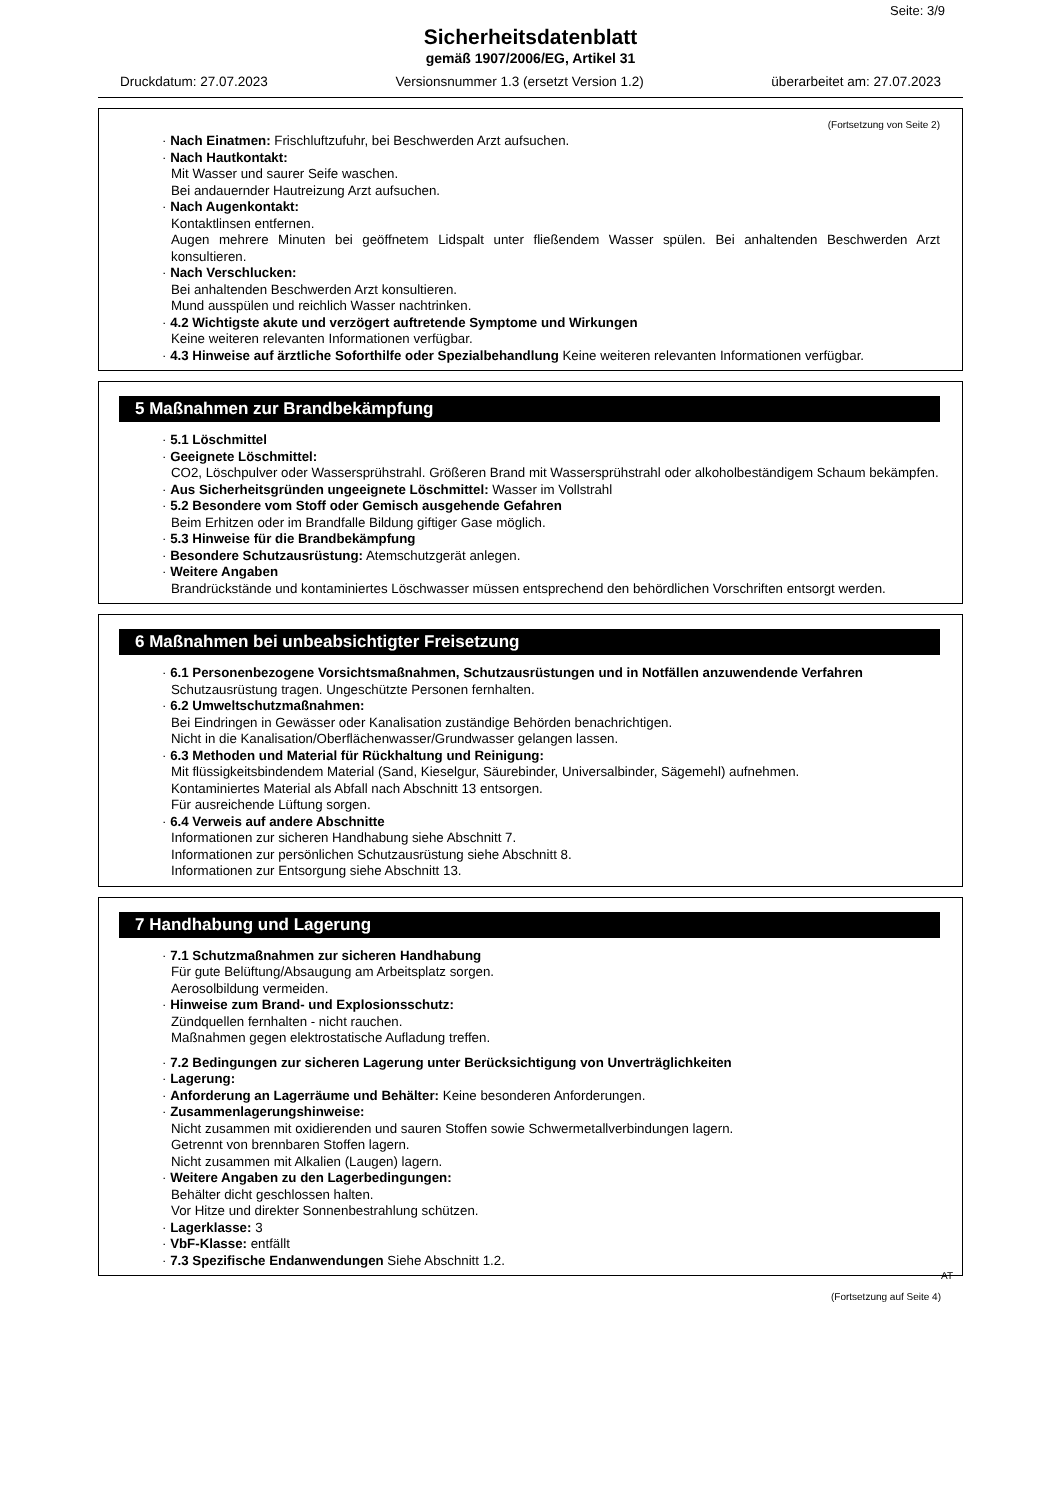Seite: 3/9
Sicherheitsdatenblatt
gemäß 1907/2006/EG, Artikel 31
Druckdatum: 27.07.2023 Versionsnummer 1.3 (ersetzt Version 1.2) überarbeitet am: 27.07.2023
(Fortsetzung von Seite 2)
· Nach Einatmen: Frischluftzufuhr, bei Beschwerden Arzt aufsuchen.
· Nach Hautkontakt:
Mit Wasser und saurer Seife waschen.
Bei andauernder Hautreizung Arzt aufsuchen.
· Nach Augenkontakt:
Kontaktlinsen entfernen.
Augen mehrere Minuten bei geöffnetem Lidspalt unter fließendem Wasser spülen. Bei anhaltenden Beschwerden Arzt konsultieren.
· Nach Verschlucken:
Bei anhaltenden Beschwerden Arzt konsultieren.
Mund ausspülen und reichlich Wasser nachtrinken.
· 4.2 Wichtigste akute und verzögert auftretende Symptome und Wirkungen
Keine weiteren relevanten Informationen verfügbar.
· 4.3 Hinweise auf ärztliche Soforthilfe oder Spezialbehandlung Keine weiteren relevanten Informationen verfügbar.
5 Maßnahmen zur Brandbekämpfung
· 5.1 Löschmittel
· Geeignete Löschmittel:
CO2, Löschpulver oder Wassersprühstrahl. Größeren Brand mit Wassersprühstrahl oder alkoholbeständigem Schaum bekämpfen.
· Aus Sicherheitsgründen ungeeignete Löschmittel: Wasser im Vollstrahl
· 5.2 Besondere vom Stoff oder Gemisch ausgehende Gefahren
Beim Erhitzen oder im Brandfalle Bildung giftiger Gase möglich.
· 5.3 Hinweise für die Brandbekämpfung
· Besondere Schutzausrüstung: Atemschutzgerät anlegen.
· Weitere Angaben
Brandrückstände und kontaminiertes Löschwasser müssen entsprechend den behördlichen Vorschriften entsorgt werden.
6 Maßnahmen bei unbeabsichtigter Freisetzung
· 6.1 Personenbezogene Vorsichtsmaßnahmen, Schutzausrüstungen und in Notfällen anzuwendende Verfahren
Schutzausrüstung tragen. Ungeschützte Personen fernhalten.
· 6.2 Umweltschutzmaßnahmen:
Bei Eindringen in Gewässer oder Kanalisation zuständige Behörden benachrichtigen.
Nicht in die Kanalisation/Oberflächenwasser/Grundwasser gelangen lassen.
· 6.3 Methoden und Material für Rückhaltung und Reinigung:
Mit flüssigkeitsbindendem Material (Sand, Kieselgur, Säurebinder, Universalbinder, Sägemehl) aufnehmen.
Kontaminiertes Material als Abfall nach Abschnitt 13 entsorgen.
Für ausreichende Lüftung sorgen.
· 6.4 Verweis auf andere Abschnitte
Informationen zur sicheren Handhabung siehe Abschnitt 7.
Informationen zur persönlichen Schutzausrüstung siehe Abschnitt 8.
Informationen zur Entsorgung siehe Abschnitt 13.
7 Handhabung und Lagerung
· 7.1 Schutzmaßnahmen zur sicheren Handhabung
Für gute Belüftung/Absaugung am Arbeitsplatz sorgen.
Aerosolbildung vermeiden.
· Hinweise zum Brand- und Explosionsschutz:
Zündquellen fernhalten - nicht rauchen.
Maßnahmen gegen elektrostatische Aufladung treffen.
· 7.2 Bedingungen zur sicheren Lagerung unter Berücksichtigung von Unverträglichkeiten
· Lagerung:
· Anforderung an Lagerräume und Behälter: Keine besonderen Anforderungen.
· Zusammenlagerungshinweise:
Nicht zusammen mit oxidierenden und sauren Stoffen sowie Schwermetallverbindungen lagern.
Getrennt von brennbaren Stoffen lagern.
Nicht zusammen mit Alkalien (Laugen) lagern.
· Weitere Angaben zu den Lagerbedingungen:
Behälter dicht geschlossen halten.
Vor Hitze und direkter Sonnenbestrahlung schützen.
· Lagerklasse: 3
· VbF-Klasse: entfällt
· 7.3 Spezifische Endanwendungen Siehe Abschnitt 1.2.
AT
(Fortsetzung auf Seite 4)